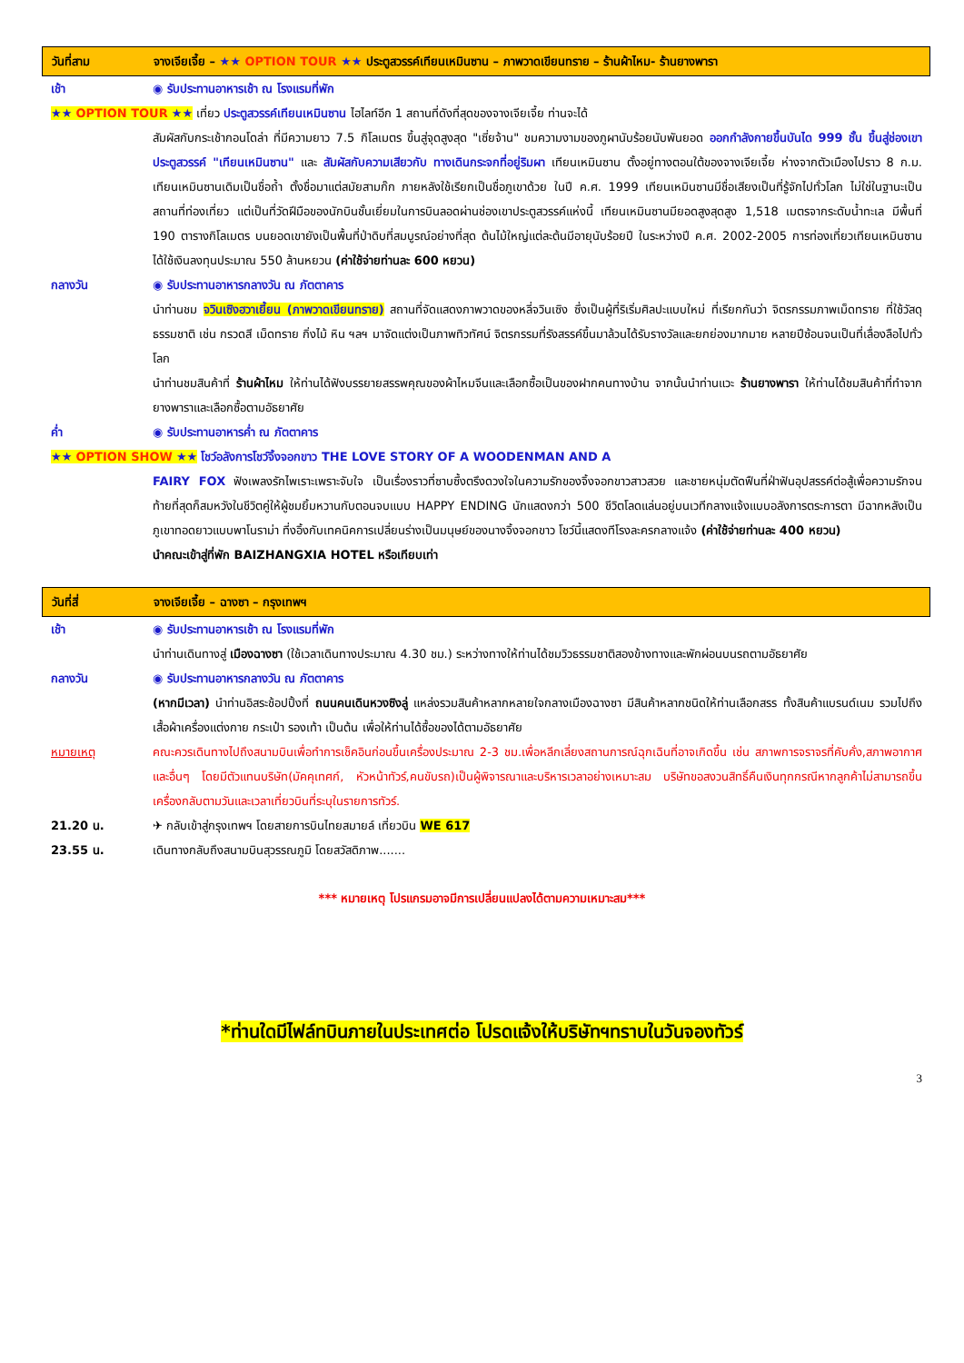วันที่สาม จางเจียเจี้ย – ★★ OPTION TOUR ★★ ประตูสวรรค์เทียนเหมินซาน – ภาพวาดเขียนทราย – ร้านผ้าไหม- ร้านยางพารา
เช้า ◉ รับประทานอาหารเช้า ณ โรงแรมที่พัก
★★ OPTION TOUR ★★ เที่ยว ประตูสวรรค์เทียนเหมินซาน ไฮไลท์อีก 1 สถานที่ดังที่สุดของจางเจียเจี้ย ท่านจะได้
สัมผัสกับกระเช้ากอนโดล่า ที่มีความยาว 7.5 กิโลเมตร ขึ้นสู่จุดสูงสุด "เซี่ยจ้าน" ชมความงามของภูผานับร้อยนับพันยอด ออกกำลังกายขึ้นบันได 999 ชั้น ขึ้นสู่ช่องเขาประตูสวรรค์ "เทียนเหมินซาน" และ สัมผัสกับความเสียวกับ ทางเดินกระจกที่อยู่ริมผา เทียนเหมินซาน ตั้งอยู่ทางตอนใต้ของจางเจียเจี้ย ห่างจากตัวเมืองไปราว 8 ก.ม. เทียนเหมินซานเดิมเป็นชื่อถ้ำ ตั้งชื่อมาแต่สมัยสามก๊ก ภายหลังใช้เรียกเป็นชื่อภูเขาด้วย ในปี ค.ศ. 1999 เทียนเหมินซานมีชื่อเสียงเป็นที่รู้จักไปทั่วโลก ไม่ใช่ในฐานะเป็นสถานที่ท่องเที่ยว แต่เป็นที่วัดฝีมือของนักบินชั้นเยี่ยมในการบินลอดผ่านช่องเขาประตูสวรรค์แห่งนี้ เทียนเหมินซานมียอดสูงสุดสูง 1,518 เมตรจากระดับน้ำทะเล มีพื้นที่ 190 ตารางกิโลเมตร บนยอดเขายังเป็นพื้นที่ป่าดิบที่สมบูรณ์อย่างที่สุด ต้นไม้ใหญ่แต่ละต้นมีอายุนับร้อยปี ในระหว่างปี ค.ศ. 2002-2005 การท่องเที่ยวเทียนเหมินซาน ได้ใช้เงินลงทุนประมาณ 550 ล้านหยวน (ค่าใช้จ่ายท่านละ 600 หยวน)
กลางวัน ◉ รับประทานอาหารกลางวัน ณ ภัตตาคาร
นำท่านชม จวินเซิงฮวาเยี้ยน (ภาพวาดเขียนทราย) สถานที่จัดแสดงภาพวาดของหลี่จวินเซิง ซึ่งเป็นผู้ที่ริเริ่มศิลปะแบบใหม่ ที่เรียกกันว่า จิตรกรรมภาพเม็ดทราย ที่ใช้วัสดุธรรมชาติ เช่น กรวดสี เม็ดทราย กิ่งไม้ หิน ฯลฯ มาจัดแต่งเป็นภาพทิวทัศน์ จิตรกรรมที่รังสรรค์ขึ้นมาล้วนได้รับรางวัลและยกย่องมากมาย หลายปีซ้อนจนเป็นที่เลื่องลือไปทั่วโลก
นำท่านชมสินค้าที่ ร้านผ้าไหม ให้ท่านได้ฟังบรรยายสรรพคุณของผ้าไหมจีนและเลือกซื้อเป็นของฝากคนทางบ้าน จากนั้นนำท่านแวะ ร้านยางพารา ให้ท่านได้ชมสินค้าที่ทำจากยางพาราและเลือกซื้อตามอัธยาศัย
ค่ำ ◉ รับประทานอาหารค่ำ ณ ภัตตาคาร
★★ OPTION SHOW ★★ โชว์อลังการโชว์จิ้งจอกขาว THE LOVE STORY OF A WOODENMAN AND A
FAIRY FOX ฟังเพลงรักไพเราะเพราะจับใจ เป็นเรื่องราวที่ซาบซึ้งตรึงดวงใจในความรักของจิ้งจอกขาวสาวสวย และชายหนุ่มตัดฟืนที่ฝ่าฟันอุปสรรค์ต่อสู้เพื่อความรักจนท้ายที่สุดก็สมหวังในชีวิตคู่ให้ผู้ชมยิ้มหวานกับตอนจบแบบ HAPPY ENDING นักแสดงกว่า 500 ชีวิตโลดแล่นอยู่บนเวทีกลางแจ้งแบบอลังการตระการตา มีฉากหลังเป็นภูเขาทอดยาวแบบพาโนราม่า ที่งอิ้งกับเทคนิคการเปลี่ยนร่างเป็นมนุษย์ของนางจิ้งจอกขาว โชว์นี้แสดงทีโรงละครกลางแจ้ง (ค่าใช้จ่ายท่านละ 400 หยวน)
นำคณะเข้าสู่ที่พัก BAIZHANGXIA HOTEL หรือเทียบเท่า
วันที่สี่ จางเจียเจี้ย – ฉางซา – กรุงเทพฯ
เช้า ◉ รับประทานอาหารเช้า ณ โรงแรมที่พัก
นำท่านเดินทางสู่ เมืองฉางซา (ใช้เวลาเดินทางประมาณ 4.30 ชม.) ระหว่างทางให้ท่านได้ชมวิวธรรมชาติสองข้างทางและพักผ่อนบนรถตามอัธยาศัย
กลางวัน ◉ รับประทานอาหารกลางวัน ณ ภัตตาคาร
(หากมีเวลา) นำท่านอิสระช้อปปิ้งที่ ถนนคนเดินหวงซิงลู่ แหล่งรวมสินค้าหลากหลายใจกลางเมืองฉางซา มีสินค้าหลากชนิดให้ท่านเลือกสรร ทั้งสินค้าแบรนด์เนม รวมไปถึงเสื้อผ้าเครื่องแต่งกาย กระเป๋า รองเท้า เป็นต้น เพื่อให้ท่านได้ซื้อของได้ตามอัธยาศัย
หมายเหตุ คณะควรเดินทางไปถึงสนามบินเพื่อทำการเช็คอินก่อนขึ้นเครื่องประมาณ 2-3 ชม.เพื่อหลีกเลี่ยงสถานการณ์ฉุกเฉินที่อาจเกิดขึ้น เช่น สภาพการจราจรที่คับคั่ง,สภาพอากาศและอื่นๆ โดยมีตัวแทนบริษัท(มัคคุเทศก์, หัวหน้าทัวร์,คนขับรถ)เป็นผู้พิจารณาและบริหารเวลาอย่างเหมาะสม บริษัทขอสงวนสิทธิ์คืนเงินทุกกรณีหากลูกค้าไม่สามารถขึ้นเครื่องกลับตามวันและเวลาเที่ยวบินที่ระบุในรายการทัวร์.
21.20 น. ✈ กลับเข้าสู่กรุงเทพฯ โดยสายการบินไทยสมายล์ เที่ยวบิน WE 617
23.55 น. เดินทางกลับถึงสนามบินสุวรรณภูมิ โดยสวัสดิภาพ.......
*** หมายเหตุ โปรแกรมอาจมีการเปลี่ยนแปลงได้ตามความเหมาะสม***
*ท่านใดมีไฟล์ทบินภายในประเทศต่อ โปรดแจ้งให้บริษัทฯทราบในวันจองทัวร์
3